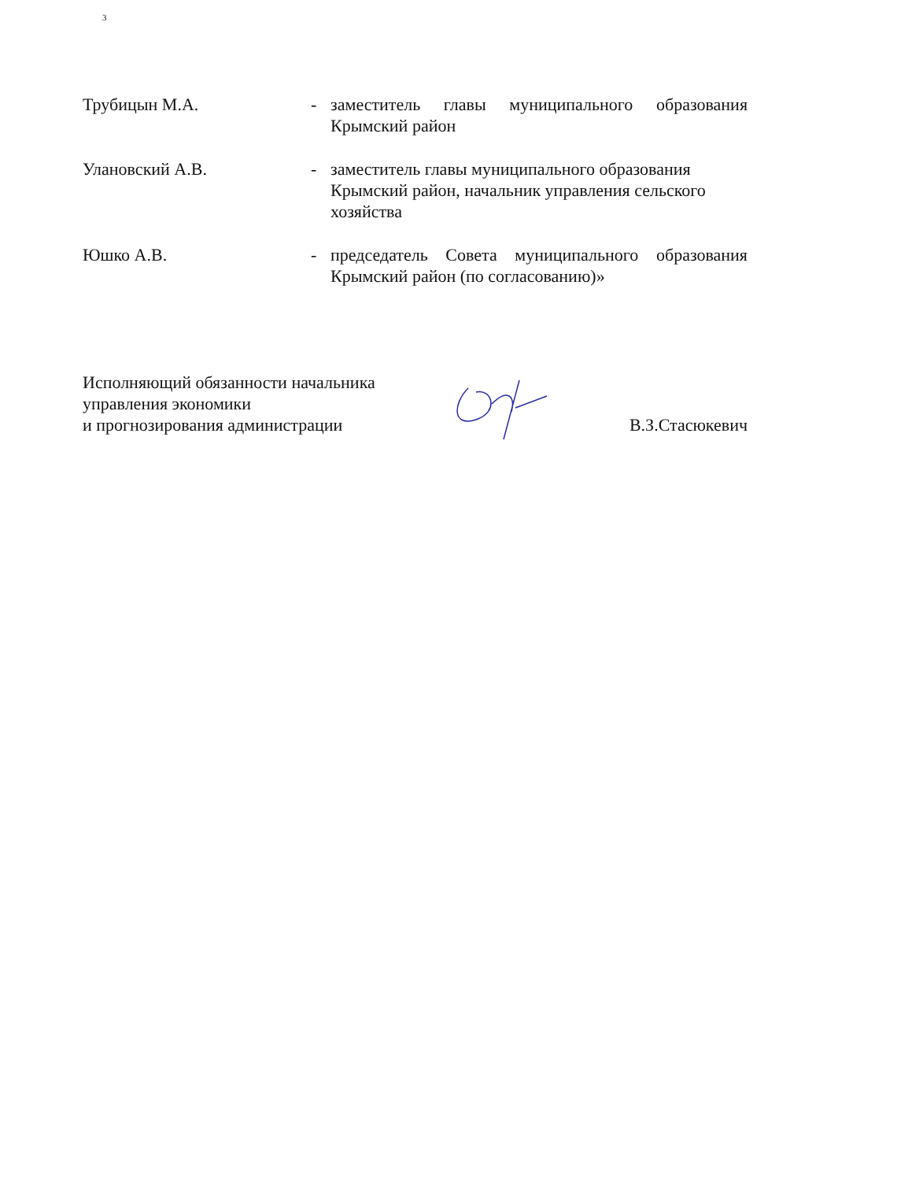3
Трубицын М.А. - заместитель главы муниципального образования Крымский район
Улановский А.В. - заместитель главы муниципального образования Крымский район, начальник управления сельского хозяйства
Юшко А.В. - председатель Совета муниципального образования Крымский район (по согласованию)»
Исполняющий обязанности начальника
управления экономики
и прогнозирования администрации
В.З.Стасюкевич